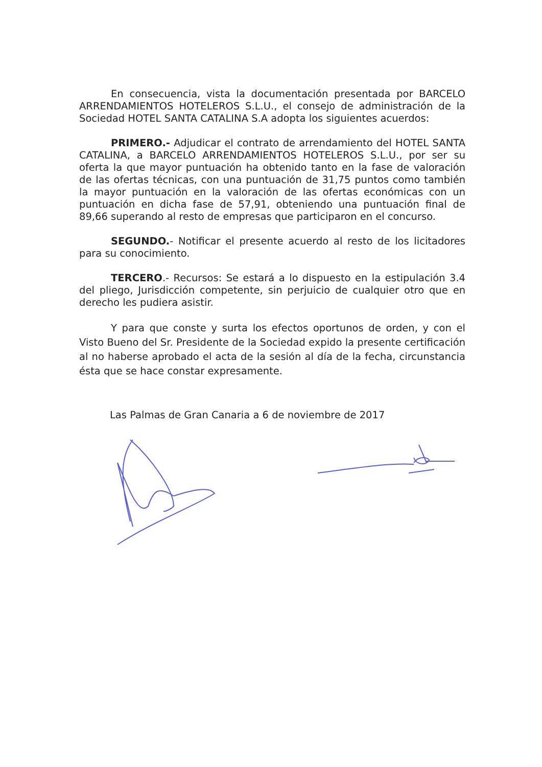En consecuencia, vista la documentación presentada por BARCELO ARRENDAMIENTOS HOTELEROS S.L.U., el consejo de administración de la Sociedad HOTEL SANTA CATALINA S.A adopta los siguientes acuerdos:
PRIMERO.- Adjudicar el contrato de arrendamiento del HOTEL SANTA CATALINA, a BARCELO ARRENDAMIENTOS HOTELEROS S.L.U., por ser su oferta la que mayor puntuación ha obtenido tanto en la fase de valoración de las ofertas técnicas, con una puntuación de 31,75 puntos como también la mayor puntuación en la valoración de las ofertas económicas con un puntuación en dicha fase de 57,91, obteniendo una puntuación final de 89,66 superando al resto de empresas que participaron en el concurso.
SEGUNDO.- Notificar el presente acuerdo al resto de los licitadores para su conocimiento.
TERCERO.- Recursos: Se estará a lo dispuesto en la estipulación 3.4 del pliego, Jurisdicción competente, sin perjuicio de cualquier otro que en derecho les pudiera asistir.
Y para que conste y surta los efectos oportunos de orden, y con el Visto Bueno del Sr. Presidente de la Sociedad expido la presente certificación al no haberse aprobado el acta de la sesión al día de la fecha, circunstancia ésta que se hace constar expresamente.
Las Palmas de Gran Canaria a 6 de noviembre de 2017